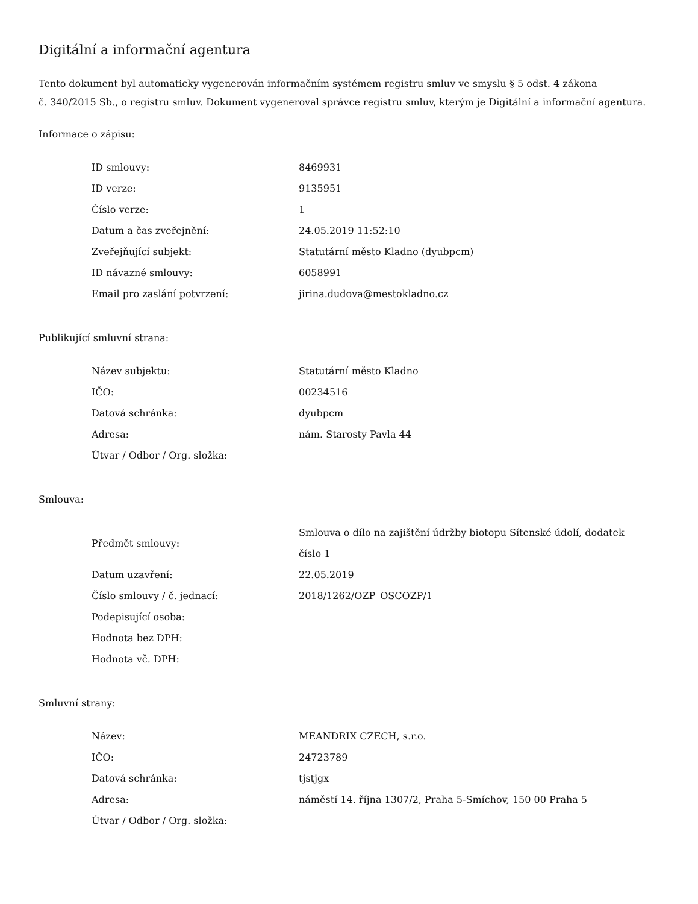Digitální a informační agentura
Tento dokument byl automaticky vygenerován informačním systémem registru smluv ve smyslu § 5 odst. 4 zákona
č. 340/2015 Sb., o registru smluv. Dokument vygeneroval správce registru smluv, kterým je Digitální a informační agentura.
Informace o zápisu:
| ID smlouvy: | 8469931 |
| ID verze: | 9135951 |
| Číslo verze: | 1 |
| Datum a čas zveřejnění: | 24.05.2019 11:52:10 |
| Zveřejňující subjekt: | Statutární město Kladno (dyubpcm) |
| ID návazné smlouvy: | 6058991 |
| Email pro zaslání potvrzení: | jirina.dudova@mestokladno.cz |
Publikující smluvní strana:
| Název subjektu: | Statutární město Kladno |
| IČO: | 00234516 |
| Datová schránka: | dyubpcm |
| Adresa: | nám. Starosty Pavla 44 |
| Útvar / Odbor / Org. složka: | |
Smlouva:
| Předmět smlouvy: | Smlouva o dílo na zajištění údržby biotopu Sítenské údolí, dodatek číslo 1 |
| Datum uzavření: | 22.05.2019 |
| Číslo smlouvy / č. jednací: | 2018/1262/OZP_OSCOZP/1 |
| Podepisující osoba: | |
| Hodnota bez DPH: | |
| Hodnota vč. DPH: | |
Smluvní strany:
| Název: | MEANDRIX CZECH, s.r.o. |
| IČO: | 24723789 |
| Datová schránka: | tjstjgx |
| Adresa: | náměstí 14. října 1307/2, Praha 5-Smíchov, 150 00 Praha 5 |
| Útvar / Odbor / Org. složka: | |